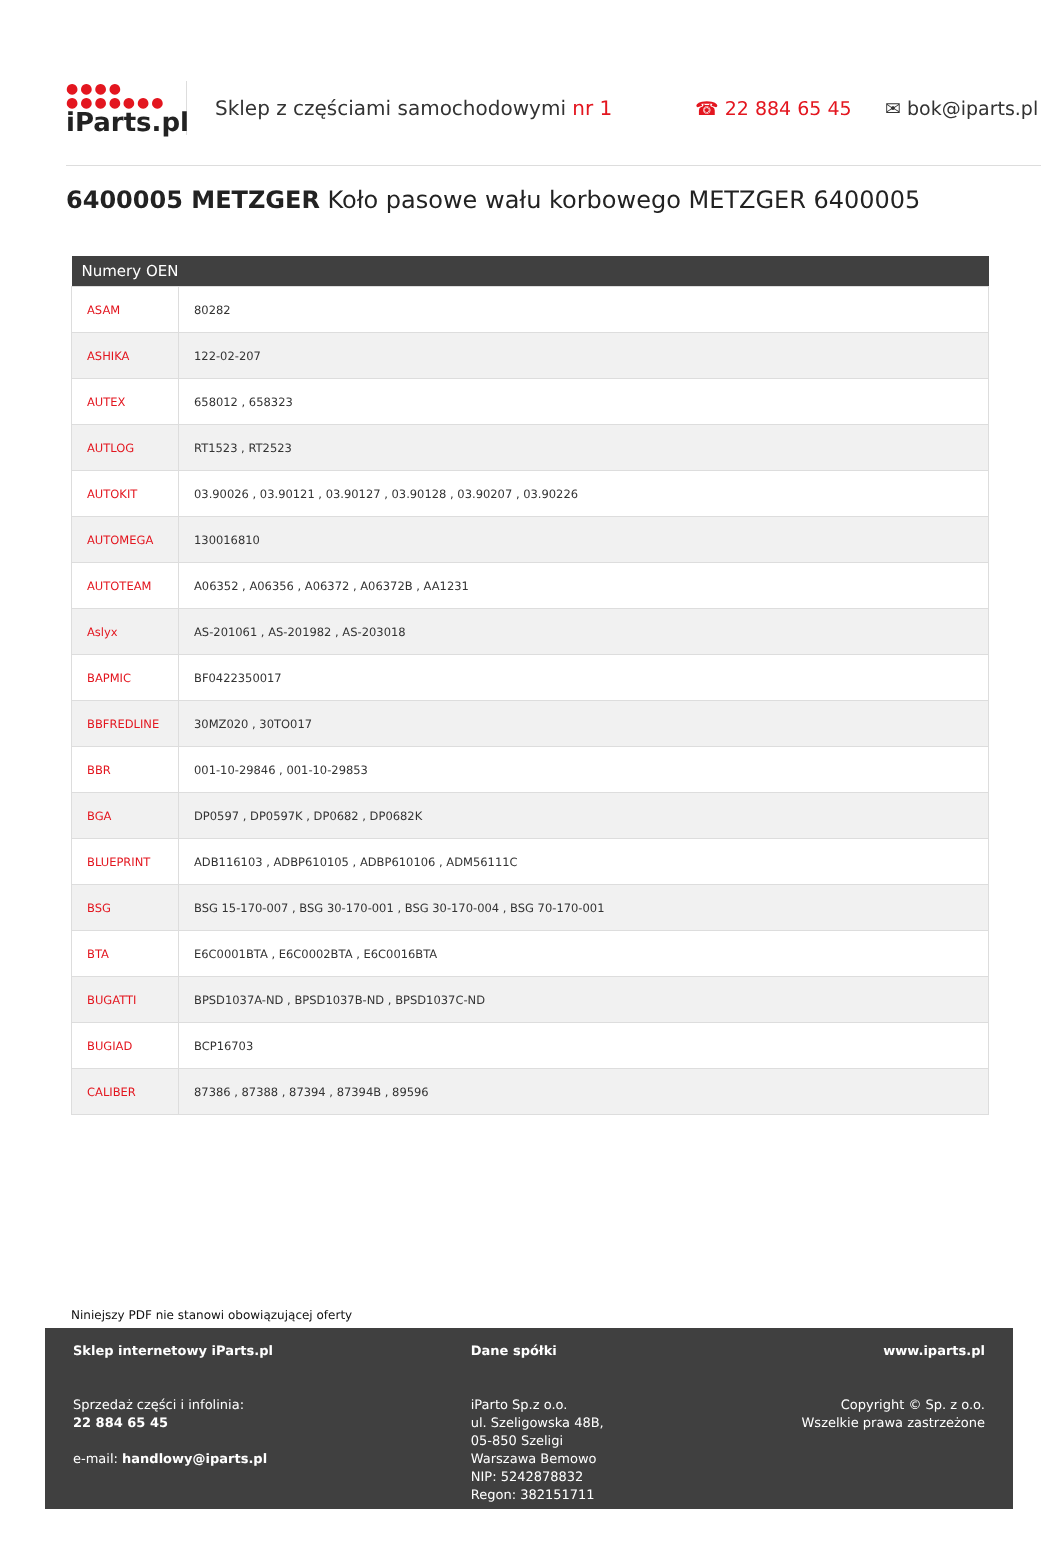●●●●
●●●●●●●
iParts.pl
Sklep z częściami samochodowymi nr 1 ☎ 22 884 65 45 ✉ bok@iparts.pl
6400005 METZGER Koło pasowe wału korbowego METZGER 6400005
| Numery OEN | |
| --- | --- |
| ASAM | 80282 |
| ASHIKA | 122-02-207 |
| AUTEX | 658012 , 658323 |
| AUTLOG | RT1523 , RT2523 |
| AUTOKIT | 03.90026 , 03.90121 , 03.90127 , 03.90128 , 03.90207 , 03.90226 |
| AUTOMEGA | 130016810 |
| AUTOTEAM | A06352 , A06356 , A06372 , A06372B , AA1231 |
| Aslyx | AS-201061 , AS-201982 , AS-203018 |
| BAPMIC | BF0422350017 |
| BBFREDLINE | 30MZ020 , 30TO017 |
| BBR | 001-10-29846 , 001-10-29853 |
| BGA | DP0597 , DP0597K , DP0682 , DP0682K |
| BLUEPRINT | ADB116103 , ADBP610105 , ADBP610106 , ADM56111C |
| BSG | BSG 15-170-007 , BSG 30-170-001 , BSG 30-170-004 , BSG 70-170-001 |
| BTA | E6C0001BTA , E6C0002BTA , E6C0016BTA |
| BUGATTI | BPSD1037A-ND , BPSD1037B-ND , BPSD1037C-ND |
| BUGIAD | BCP16703 |
| CALIBER | 87386 , 87388 , 87394 , 87394B , 89596 |
Niniejszy PDF nie stanowi obowiązującej oferty
Sklep internetowy iParts.pl
Sprzedaż części i infolinia:
22 884 65 45
e-mail: handlowy@iparts.pl
Dane spółki
iParto Sp.z o.o.
ul. Szeligowska 48B,
05-850 Szeligi
Warszawa Bemowo
NIP: 5242878832
Regon: 382151711
www.iparts.pl
Copyright © Sp. z o.o.
Wszelkie prawa zastrzeżone